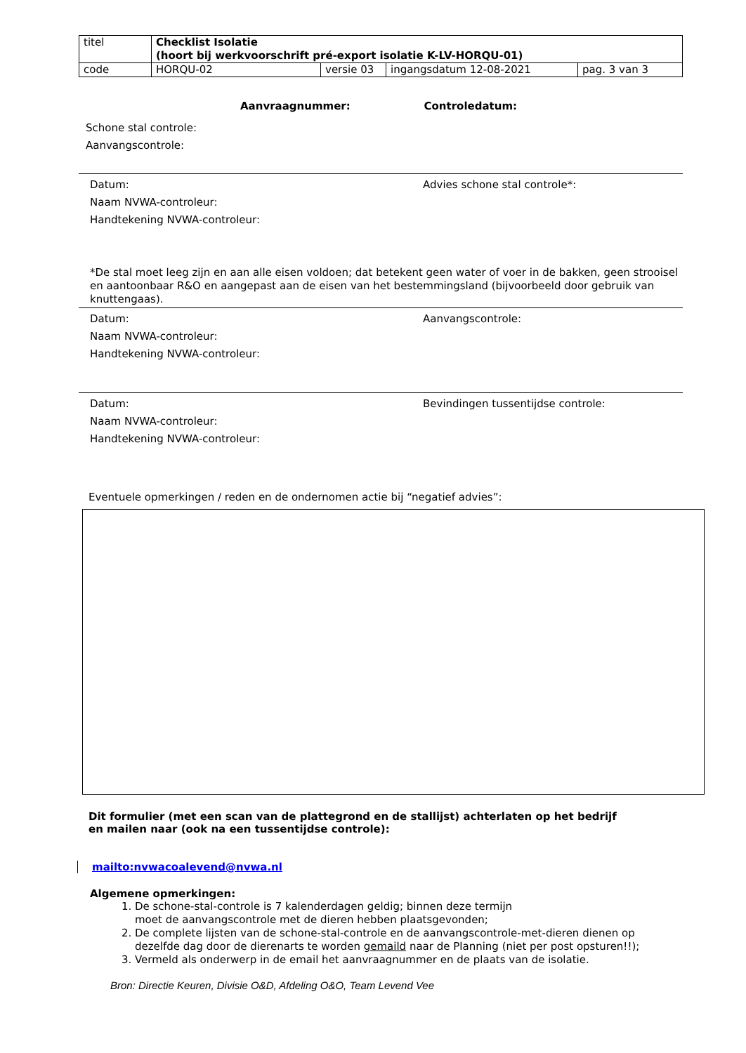| titel | Checklist Isolatie (hoort bij werkvoorschrift pré-export isolatie K-LV-HORQU-01) | | | |
| code | HORQU-02 | versie 03 | ingangsdatum 12-08-2021 | pag. 3 van 3 |
Aanvraagnummer: Controledatum:
Schone stal controle:
Aanvangscontrole:
Datum:
Naam NVWA-controleur:
Handtekening NVWA-controleur:
Advies schone stal controle*:
*De stal moet leeg zijn en aan alle eisen voldoen; dat betekent geen water of voer in de bakken, geen strooisel en aantoonbaar R&O en aangepast aan de eisen van het bestemmingsland (bijvoorbeeld door gebruik van knuttengaas).
Datum:
Naam NVWA-controleur:
Handtekening NVWA-controleur:
Aanvangscontrole:
Datum:
Naam NVWA-controleur:
Handtekening NVWA-controleur:
Bevindingen tussentijdse controle:
Eventuele opmerkingen / reden en de ondernomen actie bij “negatief advies”:
Dit formulier (met een scan van de plattegrond en de stallijst) achterlaten op het bedrijf
en mailen naar (ook na een tussentijdse controle):
mailto:nvwacoalevend@nvwa.nl
Algemene opmerkingen:
1. De schone-stal-controle is 7 kalenderdagen geldig; binnen deze termijn
moet de aanvangscontrole met de dieren hebben plaatsgevonden;
2. De complete lijsten van de schone-stal-controle en de aanvangscontrole-met-dieren dienen op dezelfde dag door de dierenarts te worden gemaild naar de Planning (niet per post opsturen!!);
3. Vermeld als onderwerp in de email het aanvraagnummer en de plaats van de isolatie.
Bron: Directie Keuren, Divisie O&D, Afdeling O&O, Team Levend Vee